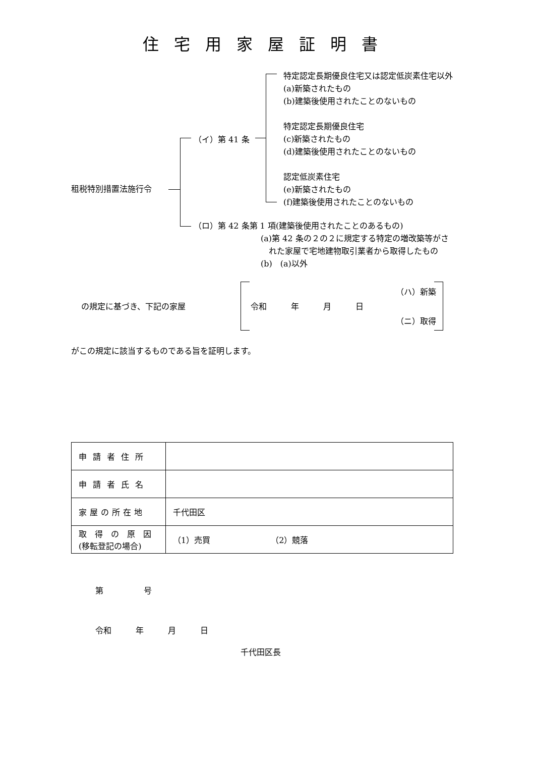住宅用家屋証明書
特定認定長期優良住宅又は認定低炭素住宅以外
(a)新築されたもの
(b)建築後使用されたことのないもの
特定認定長期優良住宅
(c)新築されたもの
(d)建築後使用されたことのないもの
（イ）第 41 条
認定低炭素住宅
(e)新築されたもの
(f)建築後使用されたことのないもの
租税特別措置法施行令
（ロ）第 42 条第 1 項(建築後使用されたことのあるもの)
(a)第 42 条の２の２に規定する特定の増改築等がさ
　れた家屋で宅地建物取引業者から取得したもの
(b)　(a)以外
の規定に基づき、下記の家屋 令和　　　年　　　月　　　日
（ハ）新築
（ニ）取得
がこの規定に該当するものである旨を証明します。
| 申請者住所 | |
| 申請者氏名 | |
| 家屋の所在地 | 千代田区 |
| 取 得 の 原 因 (移転登記の場合) | （1）売買 （2）競落 |
第　　　　　号
令和　　　年　　　月　　　日
千代田区長